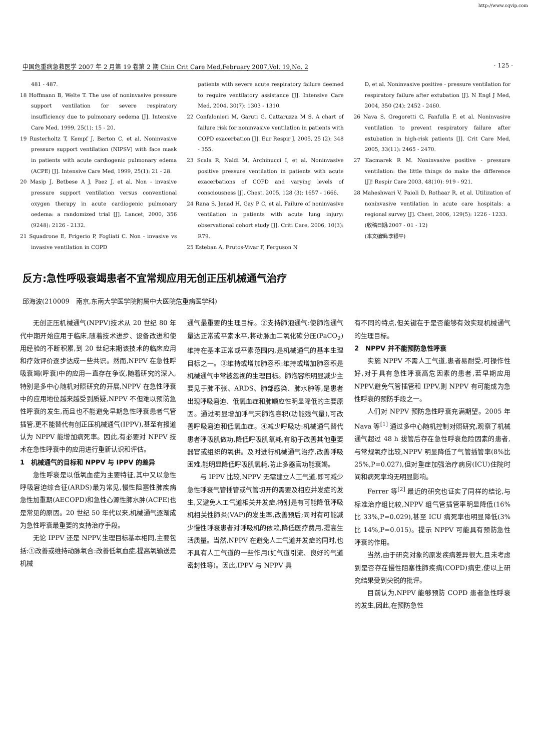http://www.cqvip.com
中国危重病急救医学 2007 年 2 月第 19 卷第 2 期 Chin Crit Care Med,February 2007,Vol. 19,No. 2 · 125 ·
481 - 487.
18 Hoffmann B, Welte T. The use of noninvasive pressure support ventilation for severe respiratory insufficiency due to pulmonary oedema [J]. Intensive Care Med, 1999, 25(1): 15 - 20.
19 Rusterholtz T, Kempf J, Berton C, et al. Noninvasive pressure support ventilation (NIPSV) with face mask in patients with acute cardiogenic pulmonary edema (ACPE) [J]. Intensive Care Med, 1999, 25(1): 21 - 28.
20 Masip J, Betbese A J, Paez J, et al. Non - invasive pressure support ventilation versus conventional oxygen therapy in acute cardiogenic pulmonary oedema: a randomized trial [J]. Lancet, 2000, 356 (9248): 2126 - 2132.
21 Squadrone E, Frigerio P, Fogliati C. Non - invasive vs invasive ventilation in COPD
patients with severe acute respiratory failure deemed to require ventilatory assistance [J]. Intensive Care Med, 2004, 30(7): 1303 - 1310.
22 Confalonieri M, Garuti G, Cattaruzza M S. A chart of failure risk for noninvasive ventilation in patients with COPD exacerbation [J]. Eur Respir J, 2005, 25 (2): 348 - 355.
23 Scala R, Naldi M, Archinucci I, et al. Noninvasive positive pressure ventilation in patients with acute exacerbations of COPD and varying levels of consciousness [J]. Chest, 2005, 128 (3): 1657 - 1666.
24 Rana S, Jenad H, Gay P C, et al. Failure of noninvasive ventilation in patients with acute lung injury: observational cohort study [J]. Criti Care, 2006, 10(3): R79.
25 Esteban A, Frutos-Vivar F, Ferguson N
D, et al. Noninvasive positive - pressure ventilation for respiratory failure after extubation [J]. N Engl J Med, 2004, 350 (24): 2452 - 2460.
26 Nava S, Gregoretti C, Fanfulla F, et al. Noninvasive ventilation to prevent respiratory failure after extubation in high-risk patients [J]. Crit Care Med, 2005, 33(11): 2465 - 2470.
27 Kacmarek R M. Noninvasive positive - pressure ventilation: the little things do make the difference [J]! Respir Care 2003, 48(10): 919 - 921.
28 Maheshwari V, Paioli D, Rothaar R, et al. Utilization of noninvasive ventilation in acute care hospitals: a regional survey [J]. Chest, 2006, 129(5): 1226 - 1233.
(收稿日期:2007 - 01 - 12)
(本文编辑:李银平)
反方:急性呼吸衰竭患者不宜常规应用无创正压机械通气治疗
邱海波(210009　南京,东南大学医学院附属中大医院危重病医学科)
无创正压机械通气(NPPV)技术从 20 世纪 80 年代中期开始应用于临床,随着技术进步、设备改进和使用经验的不断积累,到 20 世纪末期该技术的临床应用和疗效评价逐步达成一些共识。然而,NPPV 在急性呼吸衰竭(呼衰)中的应用一直存在争议,随着研究的深入,特别是多中心随机对照研究的开展,NPPV 在急性呼衰中的应用地位越来越受到质疑,NPPV 不但难以预防急性呼衰的发生,而且也不能避免早期急性呼衰患者气管插管,更不能替代有创正压机械通气(IPPV),甚至有报道认为 NPPV 能增加病死率。因此,有必要对 NPPV 技术在急性呼衰中的应用进行重新认识和评估。
1　机械通气的目标和 NPPV 与 IPPV 的差异
急性呼衰是以低氧血症为主要特征,其中又以急性呼吸窘迫综合征(ARDS)最为常见,慢性阻塞性肺疾病急性加重期(AECOPD)和急性心源性肺水肿(ACPE)也是常见的原因。20 世纪 50 年代以来,机械通气逐渐成为急性呼衰最重要的支持治疗手段。
无论 IPPV 还是 NPPV,生理目标基本相同,主要包括:①改善或维持动脉氧合:改善低氧血症,提高氧输送是机械
通气最重要的生理目标。②支持肺泡通气:使肺泡通气量达正常或平素水平,将动脉血二氧化碳分压(PaCO<sub>2</sub>)维持在基本正常或平素范围内,是机械通气的基本生理目标之一。③维持或增加肺容积:维持或增加肺容积是机械通气中常被忽视的生理目标。肺泡容积明显减少主要见于肺不张、ARDS、肺部感染、肺水肿等,是患者出现呼吸窘迫、低氧血症和肺顺应性明显降低的主要原因。通过明显增加呼气末肺泡容积(功能残气量),可改善呼吸窘迫和低氧血症。④减少呼吸功:机械通气替代患者呼吸肌做功,降低呼吸肌氧耗,有助于改善其他重要器官或组织的氧供。及时进行机械通气治疗,改善呼吸困难,能明显降低呼吸肌氧耗,防止多器官功能衰竭。
与 IPPV 比较,NPPV 无需建立人工气道,即可减少急性呼衰气管插管或气管切开的需要及相应并发症的发生,又避免人工气道相关并发症,特别是有可能降低呼吸机相关性肺炎(VAP)的发生率,改善预后;同时有可能减少慢性呼衰患者对呼吸机的依赖,降低医疗费用,提高生活质量。当然,NPPV 在避免人工气道并发症的同时,也不具有人工气道的一些作用(如气道引流、良好的气道密封性等)。因此,IPPV 与 NPPV 具
有不同的特点,但关键在于是否能够有效实现机械通气的生理目标。
2　NPPV 并不能预防急性呼衰
实施 NPPV 不需人工气道,患者易耐受,可操作性好,对于具有急性呼衰高危因素的患者,若早期应用 NPPV,避免气管插管和 IPPV,则 NPPV 有可能成为急性呼衰的预防手段之一。
人们对 NPPV 预防急性呼衰充满期望。2005 年 Nava 等<sup>[1]</sup> 通过多中心随机控制对照研究,观察了机械通气超过 48 h 拔管后存在急性呼衰危险因素的患者,与常规氧疗比较,NPPV 明显降低了气管插管率(8%比 25%,P=0.027),但对重症加强治疗病房(ICU)住院时间和病死率均无明显影响。
Ferrer 等<sup>[2]</sup> 最近的研究也证实了同样的结论,与标准治疗组比较,NPPV 组气管插管率明显降低(16%比 33%,P=0.029),甚至 ICU 病死率也明显降低(3%比 14%,P=0.015)。提示 NPPV 可能具有预防急性呼衰的作用。
当然,由于研究对象的原发疾病差异很大,且未考虑到是否存在慢性阻塞性肺疾病(COPD)病史,使以上研究结果受到尖锐的批评。
目前认为,NPPV 能够预防 COPD 患者急性呼衰的发生,因此,在预防急性